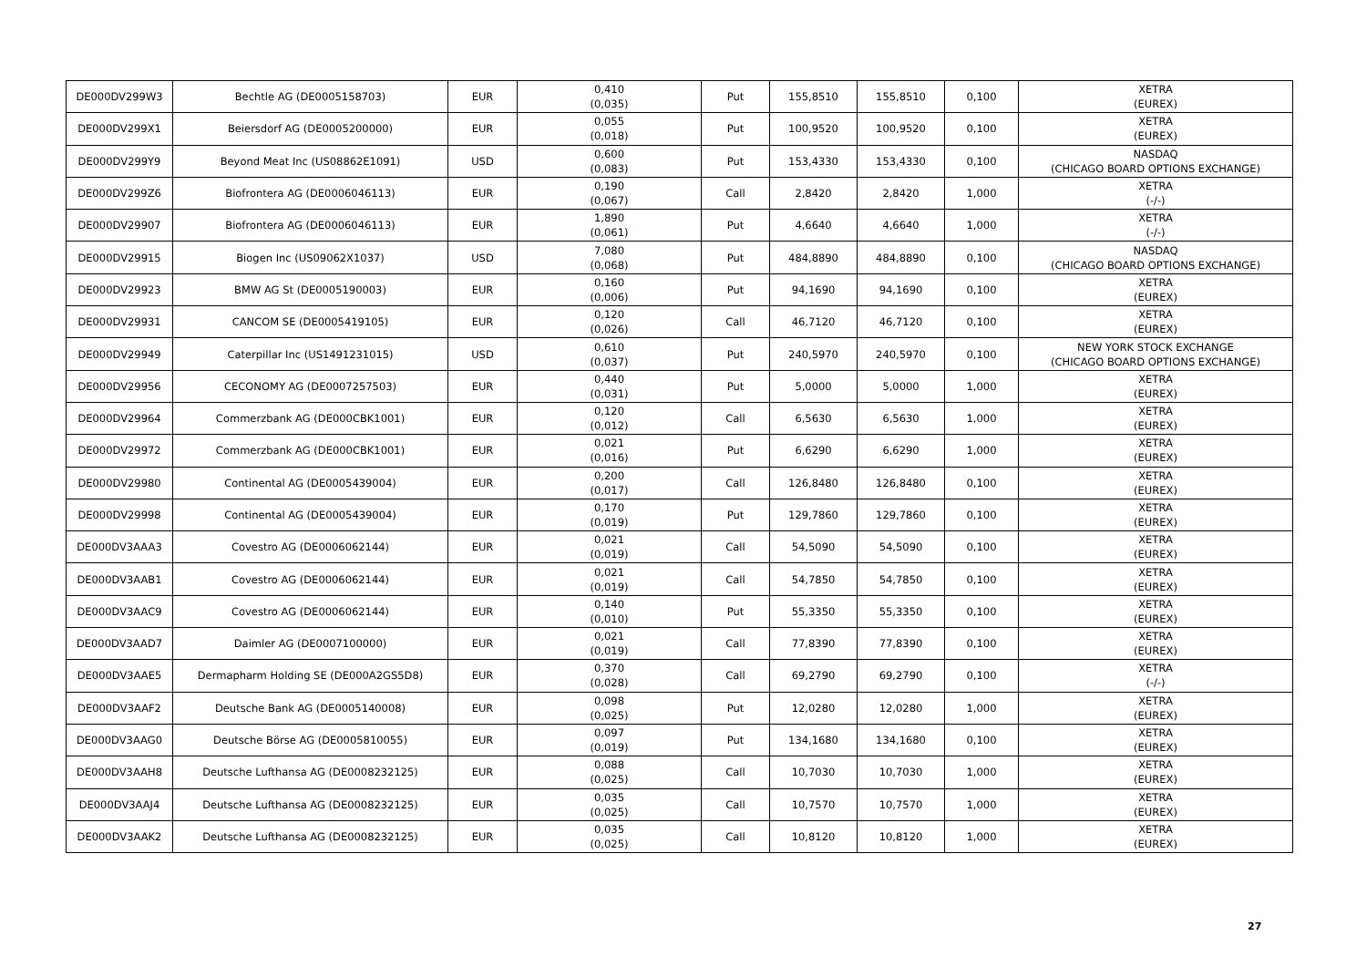| DE000DV299W3 | Bechtle AG (DE0005158703) | EUR | 0,410 (0,035) | Put | 155,8510 | 155,8510 | 0,100 | XETRA (EUREX) |
| DE000DV299X1 | Beiersdorf AG (DE0005200000) | EUR | 0,055 (0,018) | Put | 100,9520 | 100,9520 | 0,100 | XETRA (EUREX) |
| DE000DV299Y9 | Beyond Meat Inc (US08862E1091) | USD | 0,600 (0,083) | Put | 153,4330 | 153,4330 | 0,100 | NASDAQ (CHICAGO BOARD OPTIONS EXCHANGE) |
| DE000DV299Z6 | Biofrontera AG (DE0006046113) | EUR | 0,190 (0,067) | Call | 2,8420 | 2,8420 | 1,000 | XETRA (-/-) |
| DE000DV29907 | Biofrontera AG (DE0006046113) | EUR | 1,890 (0,061) | Put | 4,6640 | 4,6640 | 1,000 | XETRA (-/-) |
| DE000DV29915 | Biogen Inc (US09062X1037) | USD | 7,080 (0,068) | Put | 484,8890 | 484,8890 | 0,100 | NASDAQ (CHICAGO BOARD OPTIONS EXCHANGE) |
| DE000DV29923 | BMW AG St (DE0005190003) | EUR | 0,160 (0,006) | Put | 94,1690 | 94,1690 | 0,100 | XETRA (EUREX) |
| DE000DV29931 | CANCOM SE (DE0005419105) | EUR | 0,120 (0,026) | Call | 46,7120 | 46,7120 | 0,100 | XETRA (EUREX) |
| DE000DV29949 | Caterpillar Inc (US1491231015) | USD | 0,610 (0,037) | Put | 240,5970 | 240,5970 | 0,100 | NEW YORK STOCK EXCHANGE (CHICAGO BOARD OPTIONS EXCHANGE) |
| DE000DV29956 | CECONOMY AG (DE0007257503) | EUR | 0,440 (0,031) | Put | 5,0000 | 5,0000 | 1,000 | XETRA (EUREX) |
| DE000DV29964 | Commerzbank AG (DE000CBK1001) | EUR | 0,120 (0,012) | Call | 6,5630 | 6,5630 | 1,000 | XETRA (EUREX) |
| DE000DV29972 | Commerzbank AG (DE000CBK1001) | EUR | 0,021 (0,016) | Put | 6,6290 | 6,6290 | 1,000 | XETRA (EUREX) |
| DE000DV29980 | Continental AG (DE0005439004) | EUR | 0,200 (0,017) | Call | 126,8480 | 126,8480 | 0,100 | XETRA (EUREX) |
| DE000DV29998 | Continental AG (DE0005439004) | EUR | 0,170 (0,019) | Put | 129,7860 | 129,7860 | 0,100 | XETRA (EUREX) |
| DE000DV3AAA3 | Covestro AG (DE0006062144) | EUR | 0,021 (0,019) | Call | 54,5090 | 54,5090 | 0,100 | XETRA (EUREX) |
| DE000DV3AAB1 | Covestro AG (DE0006062144) | EUR | 0,021 (0,019) | Call | 54,7850 | 54,7850 | 0,100 | XETRA (EUREX) |
| DE000DV3AAC9 | Covestro AG (DE0006062144) | EUR | 0,140 (0,010) | Put | 55,3350 | 55,3350 | 0,100 | XETRA (EUREX) |
| DE000DV3AAD7 | Daimler AG (DE0007100000) | EUR | 0,021 (0,019) | Call | 77,8390 | 77,8390 | 0,100 | XETRA (EUREX) |
| DE000DV3AAE5 | Dermapharm Holding SE (DE000A2GS5D8) | EUR | 0,370 (0,028) | Call | 69,2790 | 69,2790 | 0,100 | XETRA (-/-) |
| DE000DV3AAF2 | Deutsche Bank AG (DE0005140008) | EUR | 0,098 (0,025) | Put | 12,0280 | 12,0280 | 1,000 | XETRA (EUREX) |
| DE000DV3AAG0 | Deutsche Börse AG (DE0005810055) | EUR | 0,097 (0,019) | Put | 134,1680 | 134,1680 | 0,100 | XETRA (EUREX) |
| DE000DV3AAH8 | Deutsche Lufthansa AG (DE0008232125) | EUR | 0,088 (0,025) | Call | 10,7030 | 10,7030 | 1,000 | XETRA (EUREX) |
| DE000DV3AAJ4 | Deutsche Lufthansa AG (DE0008232125) | EUR | 0,035 (0,025) | Call | 10,7570 | 10,7570 | 1,000 | XETRA (EUREX) |
| DE000DV3AAK2 | Deutsche Lufthansa AG (DE0008232125) | EUR | 0,035 (0,025) | Call | 10,8120 | 10,8120 | 1,000 | XETRA (EUREX) |
27